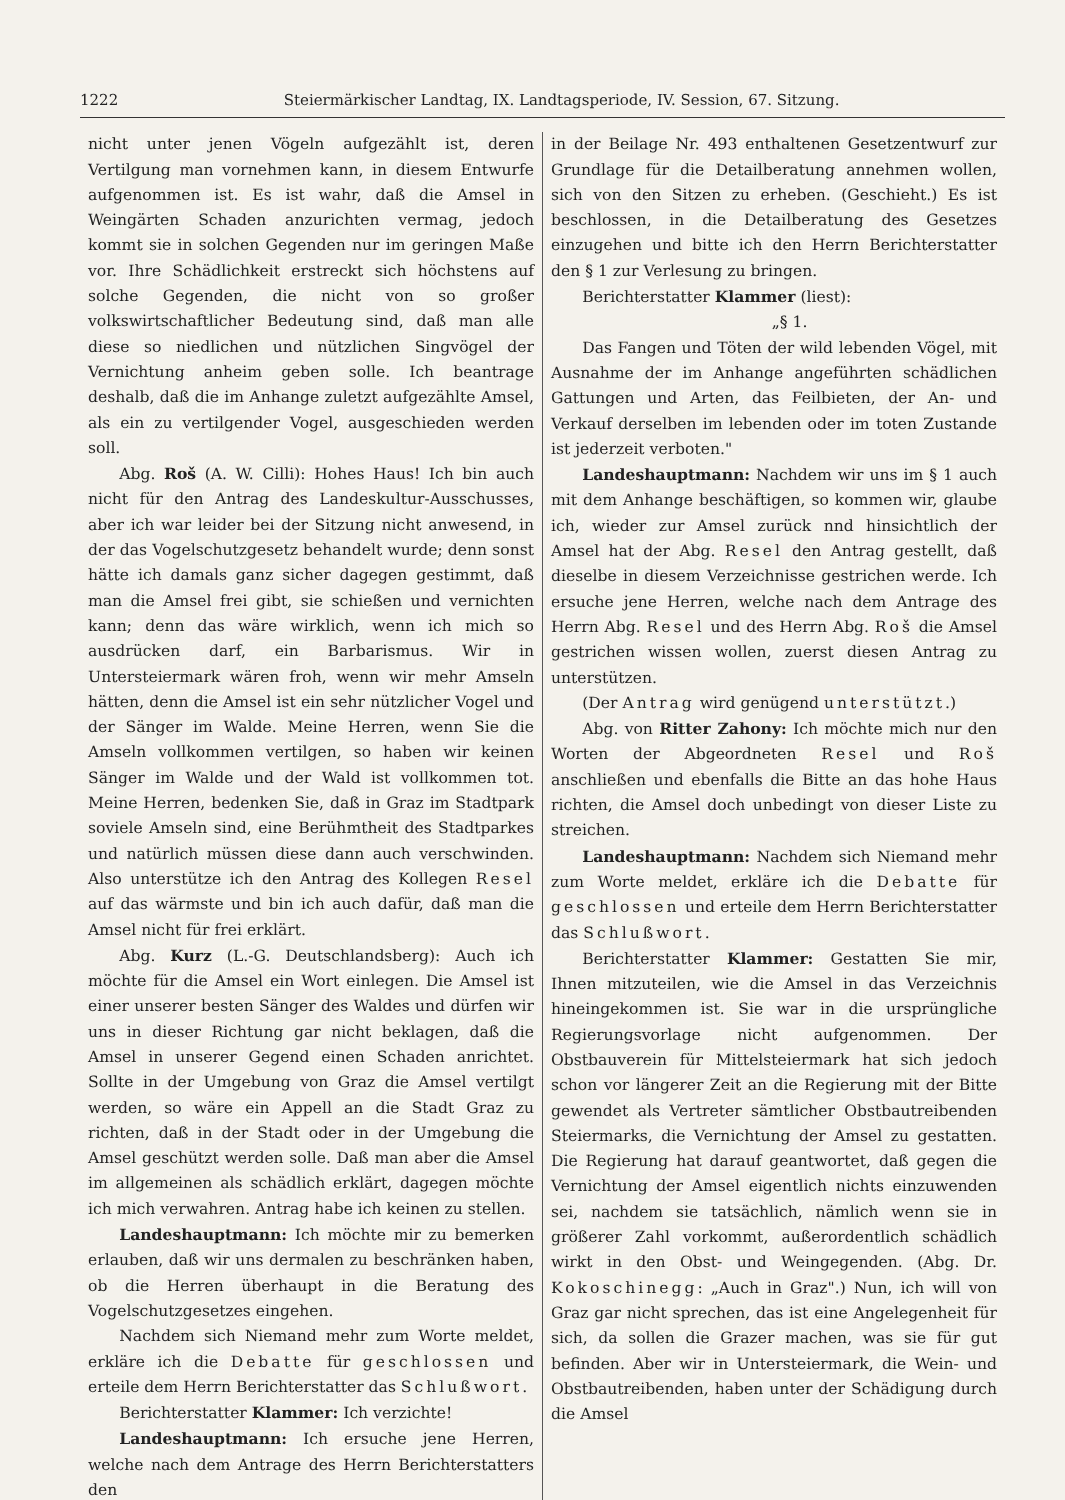1222 Steiermärkischer Landtag, IX. Landtagsperiode, IV. Session, 67. Sitzung.
nicht unter jenen Vögeln aufgezählt ist, deren Vertilgung man vornehmen kann, in diesem Entwurfe aufgenommen ist. Es ist wahr, daß die Amsel in Weingärten Schaden anzurichten vermag, jedoch kommt sie in solchen Gegenden nur im geringen Maße vor. Ihre Schädlichkeit erstreckt sich höchstens auf solche Gegenden, die nicht von so großer volkswirtschaftlicher Bedeutung sind, daß man alle diese so niedlichen und nützlichen Singvögel der Vernichtung anheim geben solle. Ich beantrage deshalb, daß die im Anhange zuletzt aufgezählte Amsel, als ein zu vertilgender Vogel, ausgeschieden werden soll.
Abg. Roš (A. W. Cilli): Hohes Haus! Ich bin auch nicht für den Antrag des Landeskultur-Ausschusses, aber ich war leider bei der Sitzung nicht anwesend, in der das Vogelschutzgesetz behandelt wurde; denn sonst hätte ich damals ganz sicher dagegen gestimmt, daß man die Amsel frei gibt, sie schießen und vernichten kann; denn das wäre wirklich, wenn ich mich so ausdrücken darf, ein Barbarismus. Wir in Untersteiermark wären froh, wenn wir mehr Amseln hätten, denn die Amsel ist ein sehr nützlicher Vogel und der Sänger im Walde. Meine Herren, wenn Sie die Amseln vollkommen vertilgen, so haben wir keinen Sänger im Walde und der Wald ist vollkommen tot. Meine Herren, bedenken Sie, daß in Graz im Stadtpark soviele Amseln sind, eine Berühmtheit des Stadtparkes und natürlich müssen diese dann auch verschwinden. Also unterstütze ich den Antrag des Kollegen Resel auf das wärmste und bin ich auch dafür, daß man die Amsel nicht für frei erklärt.
Abg. Kurz (L.-G. Deutschlandsberg): Auch ich möchte für die Amsel ein Wort einlegen. Die Amsel ist einer unserer besten Sänger des Waldes und dürfen wir uns in dieser Richtung gar nicht beklagen, daß die Amsel in unserer Gegend einen Schaden anrichtet. Sollte in der Umgebung von Graz die Amsel vertilgt werden, so wäre ein Appell an die Stadt Graz zu richten, daß in der Stadt oder in der Umgebung die Amsel geschützt werden solle. Daß man aber die Amsel im allgemeinen als schädlich erklärt, dagegen möchte ich mich verwahren. Antrag habe ich keinen zu stellen.
Landeshauptmann: Ich möchte mir zu bemerken erlauben, daß wir uns dermalen zu beschränken haben, ob die Herren überhaupt in die Beratung des Vogelschutzgesetzes eingehen.
Nachdem sich Niemand mehr zum Worte meldet, erkläre ich die Debatte für geschlossen und erteile dem Herrn Berichterstatter das Schlußwort.
Berichterstatter Klammer: Ich verzichte!
Landeshauptmann: Ich ersuche jene Herren, welche nach dem Antrage des Herrn Berichterstatters den
in der Beilage Nr. 493 enthaltenen Gesetzentwurf zur Grundlage für die Detailberatung annehmen wollen, sich von den Sitzen zu erheben. (Geschieht.) Es ist beschlossen, in die Detailberatung des Gesetzes einzugehen und bitte ich den Herrn Berichterstatter den § 1 zur Verlesung zu bringen.
Berichterstatter Klammer (liest):
„§ 1.
Das Fangen und Töten der wild lebenden Vögel, mit Ausnahme der im Anhange angeführten schädlichen Gattungen und Arten, das Feilbieten, der An- und Verkauf derselben im lebenden oder im toten Zustande ist jederzeit verboten."
Landeshauptmann: Nachdem wir uns im § 1 auch mit dem Anhange beschäftigen, so kommen wir, glaube ich, wieder zur Amsel zurück nnd hinsichtlich der Amsel hat der Abg. Resel den Antrag gestellt, daß dieselbe in diesem Verzeichnisse gestrichen werde. Ich ersuche jene Herren, welche nach dem Antrage des Herrn Abg. Resel und des Herrn Abg. Roš die Amsel gestrichen wissen wollen, zuerst diesen Antrag zu unterstützen.
(Der Antrag wird genügend unterstützt.)
Abg. von Ritter Zahony: Ich möchte mich nur den Worten der Abgeordneten Resel und Roš anschließen und ebenfalls die Bitte an das hohe Haus richten, die Amsel doch unbedingt von dieser Liste zu streichen.
Landeshauptmann: Nachdem sich Niemand mehr zum Worte meldet, erkläre ich die Debatte für geschlossen und erteile dem Herrn Berichterstatter das Schlußwort.
Berichterstatter Klammer: Gestatten Sie mir, Ihnen mitzuteilen, wie die Amsel in das Verzeichnis hineingekommen ist. Sie war in die ursprüngliche Regierungsvorlage nicht aufgenommen. Der Obstbauverein für Mittelsteiermark hat sich jedoch schon vor längerer Zeit an die Regierung mit der Bitte gewendet als Vertreter sämtlicher Obstbautreibenden Steiermarks, die Vernichtung der Amsel zu gestatten. Die Regierung hat darauf geantwortet, daß gegen die Vernichtung der Amsel eigentlich nichts einzuwenden sei, nachdem sie tatsächlich, nämlich wenn sie in größerer Zahl vorkommt, außerordentlich schädlich wirkt in den Obst- und Weingegenden. (Abg. Dr. Kokoschinegg: „Auch in Graz".) Nun, ich will von Graz gar nicht sprechen, das ist eine Angelegenheit für sich, da sollen die Grazer machen, was sie für gut befinden. Aber wir in Untersteiermark, die Wein- und Obstbautreibenden, haben unter der Schädigung durch die Amsel